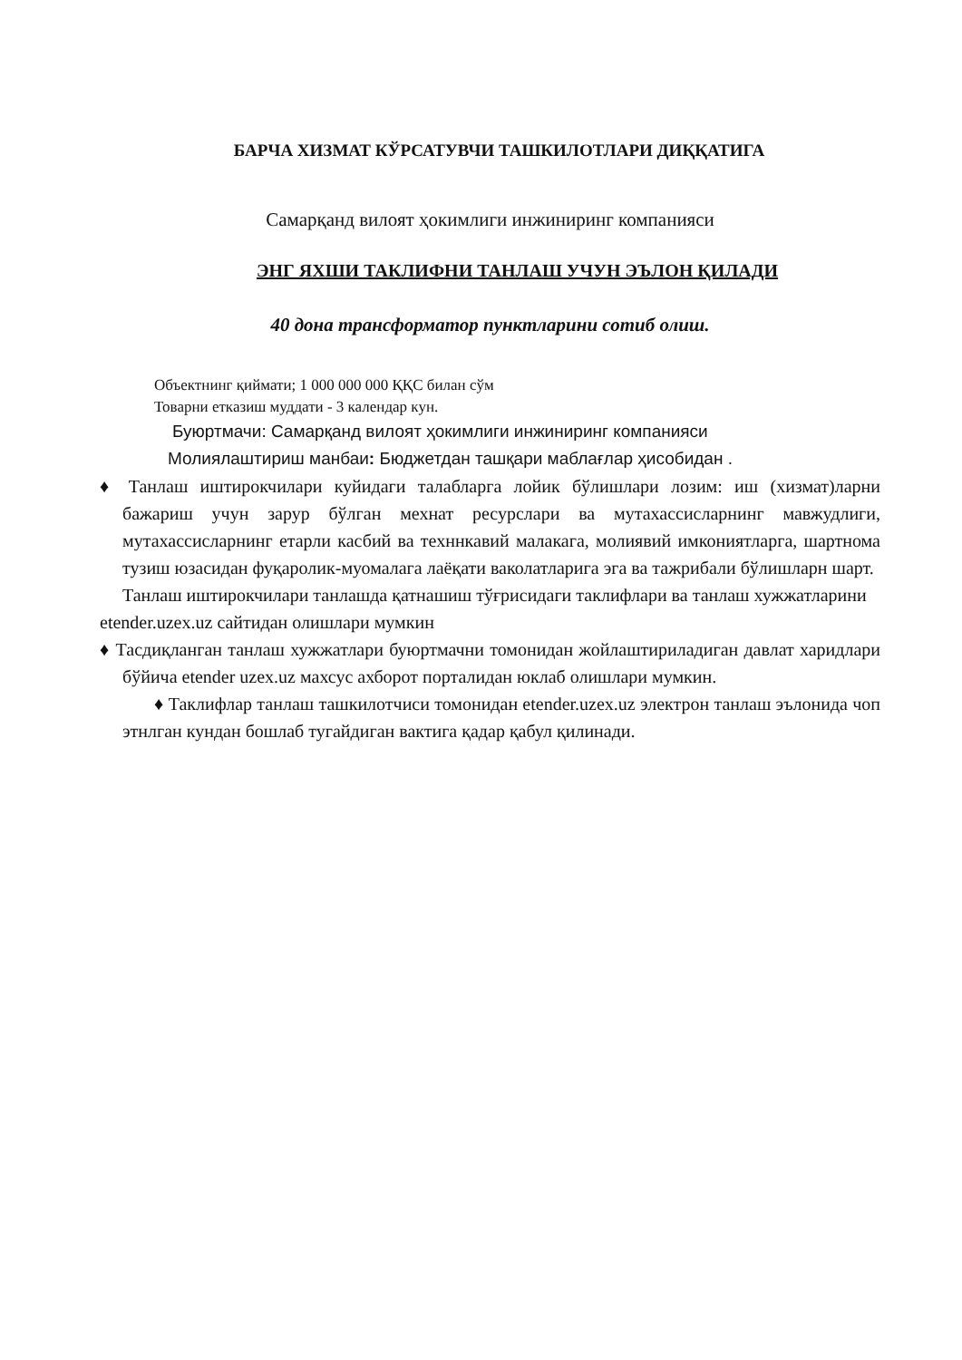БАРЧА ХИЗМАТ КЎРСАТУВЧИ ТАШКИЛОТЛАРИ ДИҚҚАТИГА
Самарқанд вилоят ҳокимлиги инжиниринг компанияси
ЭНГ ЯХШИ ТАКЛИФНИ ТАНЛАШ УЧУН ЭЪЛОН ҚИЛАДИ
40 дона трансформатор пунктларини сотиб олиш.
Объектнинг қиймати; 1 000 000 000 ҚҚС билан сўм
Товарни етказиш муддати - 3 календар кун.
Буюртмачи: Самарқанд вилоят ҳокимлиги инжиниринг компанияси
Молиялаштириш манбаи: Бюджетдан ташқари маблағлар ҳисобидан .
♦ Танлаш иштирокчилари куйидаги талабларга лойик бўлишлари лозим: иш (хизмат)ларни бажариш учун зарур бўлган мехнат ресурслари ва мутахассисларнинг мавжудлиги, мутахассисларнинг етарли касбий ва техннкавий малакага, молиявий имкониятларга, шартнома тузиш юзасидан фуқаролик-муомалага лаёқати ваколатларига эга ва тажрибали бўлишларн шарт.
Танлаш иштирокчилари танлашда қатнашиш тўғрисидаги таклифлари ва танлаш хужжатларини etender.uzex.uz сайтидан олишлари мумкин
♦ Тасдиқланган танлаш хужжатлари буюртмачни томонидан жойлаштириладиган давлат харидлари бўйича etender uzex.uz махсус ахборот порталидан юклаб олишлари мумкин.
♦ Таклифлар танлаш ташкилотчиси томонидан etender.uzex.uz электрон танлаш эълонида чоп этнлган кундан бошлаб тугайдиган вактига қадар қабул қилинади.